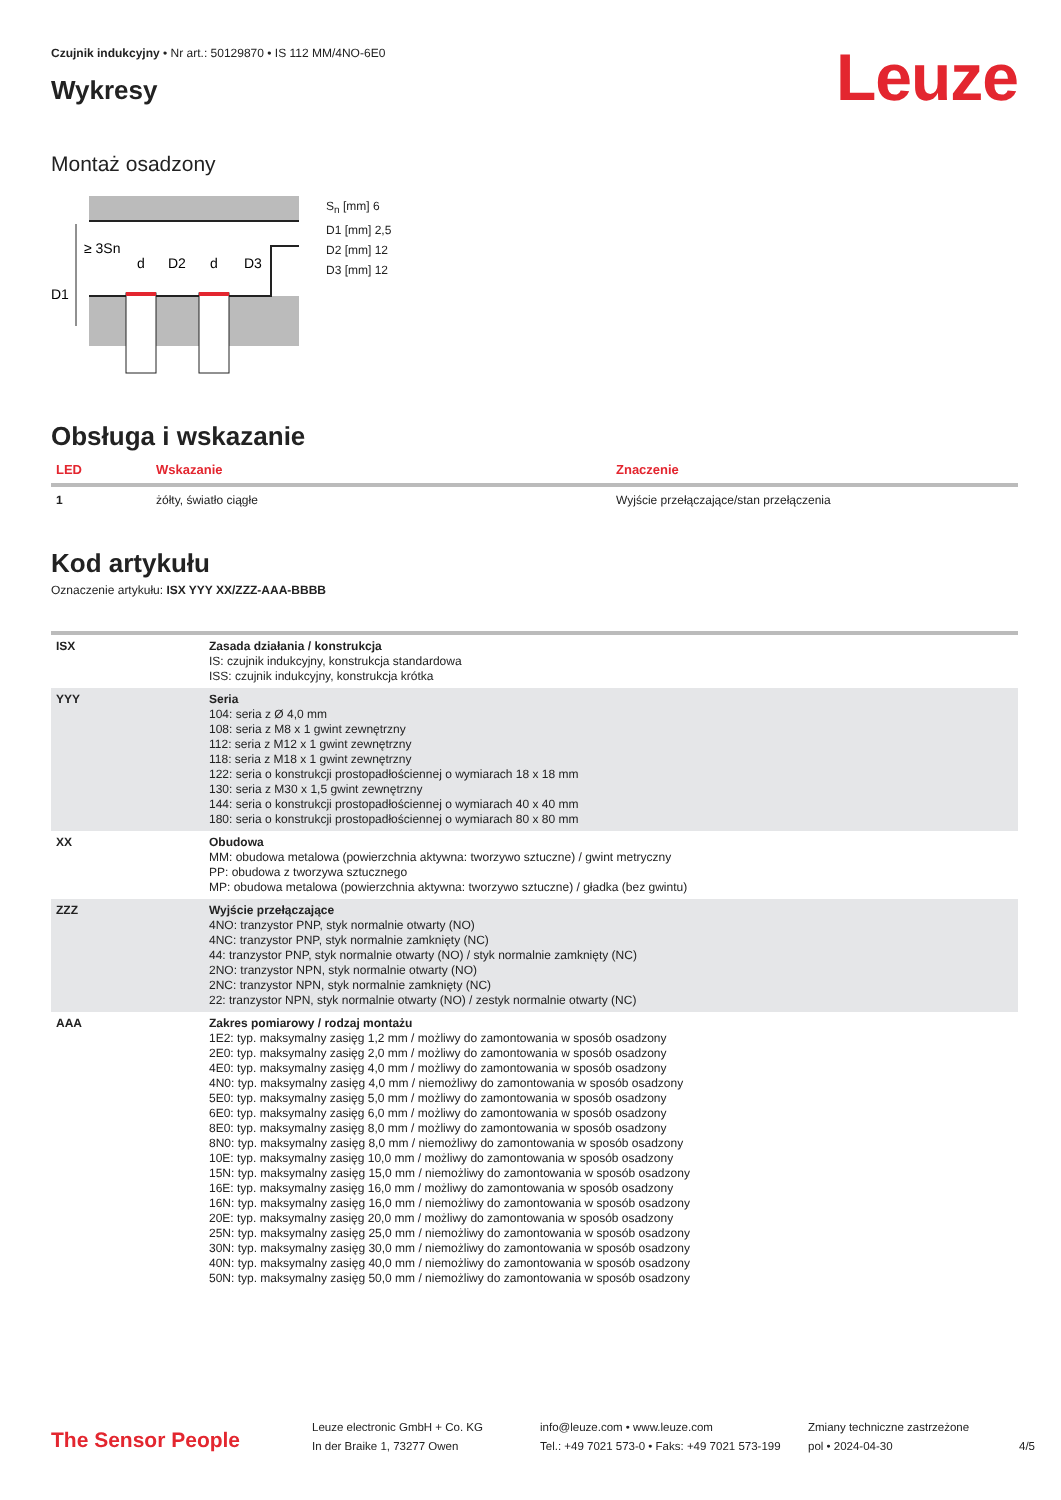Czujnik indukcyjny • Nr art.: 50129870 • IS 112 MM/4NO-6E0
Leuze
Wykresy
Montaż osadzony
≥ 3Sn
D1
d
D2
d
D3
S<sub>n</sub> [mm] 6
D1 [mm] 2,5
D2 [mm] 12
D3 [mm] 12
Obsługa i wskazanie
| LED | Wskazanie | Znaczenie |
| --- | --- | --- |
| 1 | żółty, światło ciągłe | Wyjście przełączające/stan przełączenia |
Kod artykułu
Oznaczenie artykułu: ISX YYY XX/ZZZ-AAA-BBBB
| ISX | Zasada działania / konstrukcja IS: czujnik indukcyjny, konstrukcja standardowa ISS: czujnik indukcyjny, konstrukcja krótka |
| YYY | Seria 104: seria z Ø 4,0 mm 108: seria z M8 x 1 gwint zewnętrzny 112: seria z M12 x 1 gwint zewnętrzny 118: seria z M18 x 1 gwint zewnętrzny 122: seria o konstrukcji prostopadłościennej o wymiarach 18 x 18 mm 130: seria z M30 x 1,5 gwint zewnętrzny 144: seria o konstrukcji prostopadłościennej o wymiarach 40 x 40 mm 180: seria o konstrukcji prostopadłościennej o wymiarach 80 x 80 mm |
| XX | Obudowa MM: obudowa metalowa (powierzchnia aktywna: tworzywo sztuczne) / gwint metryczny PP: obudowa z tworzywa sztucznego MP: obudowa metalowa (powierzchnia aktywna: tworzywo sztuczne) / gładka (bez gwintu) |
| ZZZ | Wyjście przełączające 4NO: tranzystor PNP, styk normalnie otwarty (NO) 4NC: tranzystor PNP, styk normalnie zamknięty (NC) 44: tranzystor PNP, styk normalnie otwarty (NO) / styk normalnie zamknięty (NC) 2NO: tranzystor NPN, styk normalnie otwarty (NO) 2NC: tranzystor NPN, styk normalnie zamknięty (NC) 22: tranzystor NPN, styk normalnie otwarty (NO) / zestyk normalnie otwarty (NC) |
| AAA | Zakres pomiarowy / rodzaj montażu 1E2: typ. maksymalny zasięg 1,2 mm / możliwy do zamontowania w sposób osadzony 2E0: typ. maksymalny zasięg 2,0 mm / możliwy do zamontowania w sposób osadzony 4E0: typ. maksymalny zasięg 4,0 mm / możliwy do zamontowania w sposób osadzony 4N0: typ. maksymalny zasięg 4,0 mm / niemożliwy do zamontowania w sposób osadzony 5E0: typ. maksymalny zasięg 5,0 mm / możliwy do zamontowania w sposób osadzony 6E0: typ. maksymalny zasięg 6,0 mm / możliwy do zamontowania w sposób osadzony 8E0: typ. maksymalny zasięg 8,0 mm / możliwy do zamontowania w sposób osadzony 8N0: typ. maksymalny zasięg 8,0 mm / niemożliwy do zamontowania w sposób osadzony 10E: typ. maksymalny zasięg 10,0 mm / możliwy do zamontowania w sposób osadzony 15N: typ. maksymalny zasięg 15,0 mm / niemożliwy do zamontowania w sposób osadzony 16E: typ. maksymalny zasięg 16,0 mm / możliwy do zamontowania w sposób osadzony 16N: typ. maksymalny zasięg 16,0 mm / niemożliwy do zamontowania w sposób osadzony 20E: typ. maksymalny zasięg 20,0 mm / możliwy do zamontowania w sposób osadzony 25N: typ. maksymalny zasięg 25,0 mm / niemożliwy do zamontowania w sposób osadzony 30N: typ. maksymalny zasięg 30,0 mm / niemożliwy do zamontowania w sposób osadzony 40N: typ. maksymalny zasięg 40,0 mm / niemożliwy do zamontowania w sposób osadzony 50N: typ. maksymalny zasięg 50,0 mm / niemożliwy do zamontowania w sposób osadzony |
The Sensor People
Leuze electronic GmbH + Co. KG
In der Braike 1, 73277 Owen
info@leuze.com • www.leuze.com
Tel.: +49 7021 573-0 • Faks: +49 7021 573-199
Zmiany techniczne zastrzeżone
pol • 2024-04-30
4/5